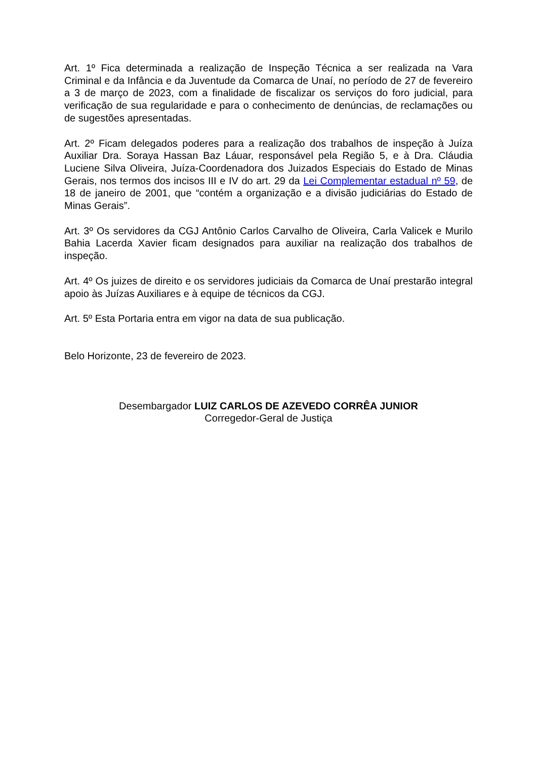Art. 1º Fica determinada a realização de Inspeção Técnica a ser realizada na Vara Criminal e da Infância e da Juventude da Comarca de Unaí, no período de 27 de fevereiro a 3 de março de 2023, com a finalidade de fiscalizar os serviços do foro judicial, para verificação de sua regularidade e para o conhecimento de denúncias, de reclamações ou de sugestões apresentadas.
Art. 2º Ficam delegados poderes para a realização dos trabalhos de inspeção à Juíza Auxiliar Dra. Soraya Hassan Baz Láuar, responsável pela Região 5, e à Dra. Cláudia Luciene Silva Oliveira, Juíza-Coordenadora dos Juizados Especiais do Estado de Minas Gerais, nos termos dos incisos III e IV do art. 29 da Lei Complementar estadual nº 59, de 18 de janeiro de 2001, que “contém a organização e a divisão judiciárias do Estado de Minas Gerais”.
Art. 3º Os servidores da CGJ Antônio Carlos Carvalho de Oliveira, Carla Valicek e Murilo Bahia Lacerda Xavier ficam designados para auxiliar na realização dos trabalhos de inspeção.
Art. 4º Os juizes de direito e os servidores judiciais da Comarca de Unaí prestarão integral apoio às Juízas Auxiliares e à equipe de técnicos da CGJ.
Art. 5º Esta Portaria entra em vigor na data de sua publicação.
Belo Horizonte, 23 de fevereiro de 2023.
Desembargador LUIZ CARLOS DE AZEVEDO CORRÊA JUNIOR
Corregedor-Geral de Justiça